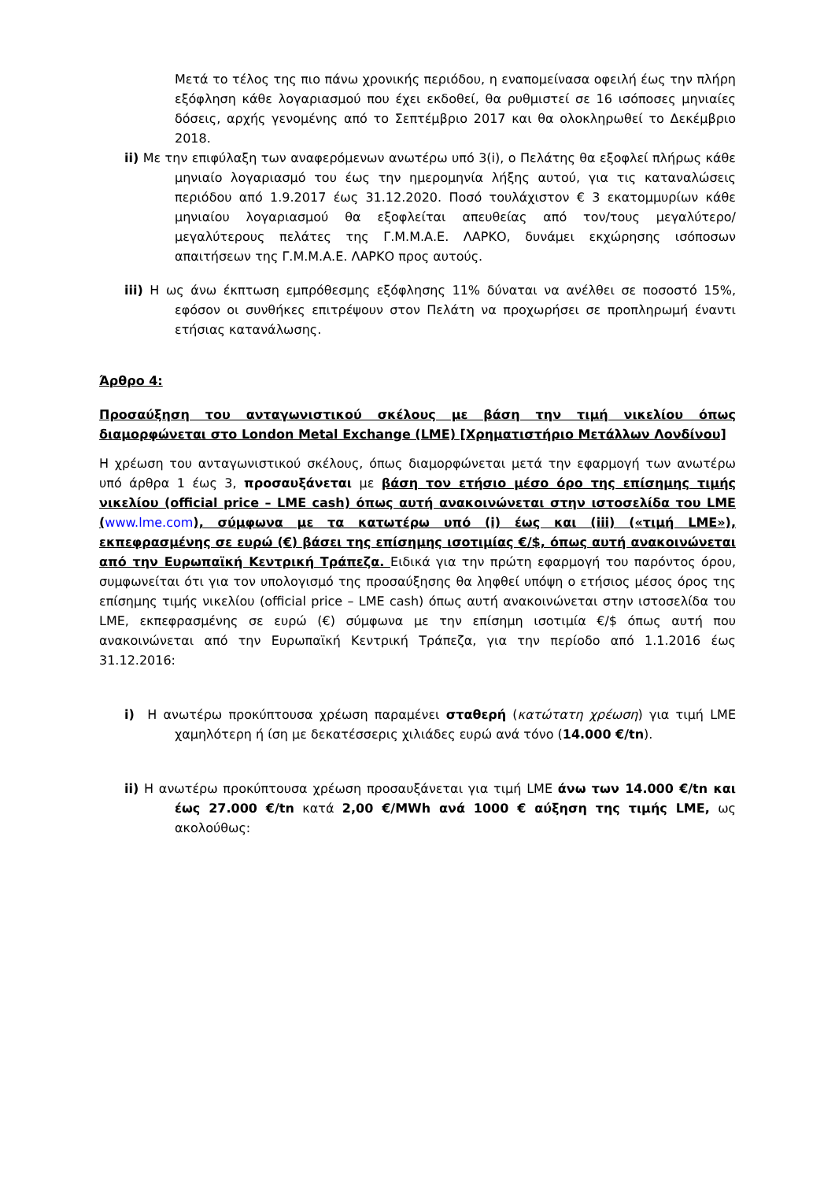Μετά το τέλος της πιο πάνω χρονικής περιόδου, η εναπομείνασα οφειλή έως την πλήρη εξόφληση κάθε λογαριασμού που έχει εκδοθεί, θα ρυθμιστεί σε 16 ισόποσες μηνιαίες δόσεις, αρχής γενομένης από το Σεπτέμβριο 2017 και θα ολοκληρωθεί το Δεκέμβριο 2018.
ii) Με την επιφύλαξη των αναφερόμενων ανωτέρω υπό 3(i), ο Πελάτης θα εξοφλεί πλήρως κάθε μηνιαίο λογαριασμό του έως την ημερομηνία λήξης αυτού, για τις καταναλώσεις περιόδου από 1.9.2017 έως 31.12.2020. Ποσό τουλάχιστον € 3 εκατομμυρίων κάθε μηνιαίου λογαριασμού θα εξοφλείται απευθείας από τον/τους μεγαλύτερο/μεγαλύτερους πελάτες της Γ.Μ.Μ.Α.Ε. ΛΑΡΚΟ, δυνάμει εκχώρησης ισόποσων απαιτήσεων της Γ.Μ.Μ.Α.Ε. ΛΑΡΚΟ προς αυτούς.
iii) Η ως άνω έκπτωση εμπρόθεσμης εξόφλησης 11% δύναται να ανέλθει σε ποσοστό 15%, εφόσον οι συνθήκες επιτρέψουν στον Πελάτη να προχωρήσει σε προπληρωμή έναντι ετήσιας κατανάλωσης.
Άρθρο 4:
Προσαύξηση του ανταγωνιστικού σκέλους με βάση την τιμή νικελίου όπως διαμορφώνεται στο London Metal Exchange (LME) [Χρηματιστήριο Μετάλλων Λονδίνου]
Η χρέωση του ανταγωνιστικού σκέλους, όπως διαμορφώνεται μετά την εφαρμογή των ανωτέρω υπό άρθρα 1 έως 3, προσαυξάνεται με βάση τον ετήσιο μέσο όρο της επίσημης τιμής νικελίου (official price – LME cash) όπως αυτή ανακοινώνεται στην ιστοσελίδα του LME (www.lme.com), σύμφωνα με τα κατωτέρω υπό (i) έως και (iii) («τιμή LME»), εκπεφρασμένης σε ευρώ (€) βάσει της επίσημης ισοτιμίας €/$, όπως αυτή ανακοινώνεται από την Ευρωπαϊκή Κεντρική Τράπεζα. Ειδικά για την πρώτη εφαρμογή του παρόντος όρου, συμφωνείται ότι για τον υπολογισμό της προσαύξησης θα ληφθεί υπόψη ο ετήσιος μέσος όρος της επίσημης τιμής νικελίου (official price – LME cash) όπως αυτή ανακοινώνεται στην ιστοσελίδα του LME, εκπεφρασμένης σε ευρώ (€) σύμφωνα με την επίσημη ισοτιμία €/$ όπως αυτή που ανακοινώνεται από την Ευρωπαϊκή Κεντρική Τράπεζα, για την περίοδο από 1.1.2016 έως 31.12.2016:
i) Η ανωτέρω προκύπτουσα χρέωση παραμένει σταθερή (κατώτατη χρέωση) για τιμή LME χαμηλότερη ή ίση με δεκατέσσερις χιλιάδες ευρώ ανά τόνο (14.000 €/tn).
ii) Η ανωτέρω προκύπτουσα χρέωση προσαυξάνεται για τιμή LME άνω των 14.000 €/tn και έως 27.000 €/tn κατά 2,00 €/MWh ανά 1000 € αύξηση της τιμής LME, ως ακολούθως: